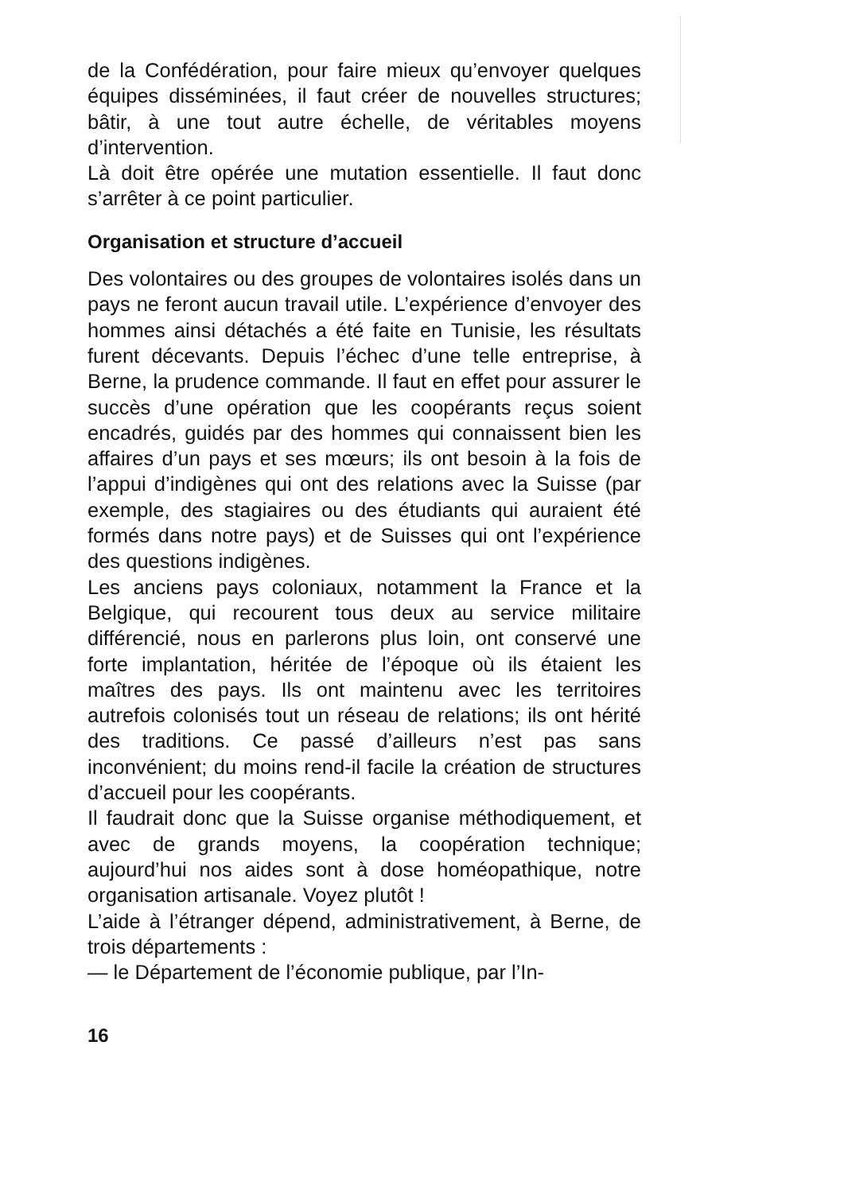de la Confédération, pour faire mieux qu’envoyer quelques équipes disséminées, il faut créer de nouvelles structures; bâtir, à une tout autre échelle, de véritables moyens d’intervention.
Là doit être opérée une mutation essentielle. Il faut donc s’arrêter à ce point particulier.
Organisation et structure d’accueil
Des volontaires ou des groupes de volontaires isolés dans un pays ne feront aucun travail utile. L’expérience d’envoyer des hommes ainsi détachés a été faite en Tunisie, les résultats furent décevants. Depuis l’échec d’une telle entreprise, à Berne, la prudence commande. Il faut en effet pour assurer le succès d’une opération que les coopérants reçus soient encadrés, guidés par des hommes qui connaissent bien les affaires d’un pays et ses mœurs; ils ont besoin à la fois de l’appui d’indigènes qui ont des relations avec la Suisse (par exemple, des stagiaires ou des étudiants qui auraient été formés dans notre pays) et de Suisses qui ont l’expérience des questions indigènes.
Les anciens pays coloniaux, notamment la France et la Belgique, qui recourent tous deux au service militaire différencié, nous en parlerons plus loin, ont conservé une forte implantation, héritée de l’époque où ils étaient les maîtres des pays. Ils ont maintenu avec les territoires autrefois colonisés tout un réseau de relations; ils ont hérité des traditions. Ce passé d’ailleurs n’est pas sans inconvénient; du moins rend-il facile la création de structures d’accueil pour les coopérants.
Il faudrait donc que la Suisse organise méthodiquement, et avec de grands moyens, la coopération technique; aujourd’hui nos aides sont à dose homéopathique, notre organisation artisanale. Voyez plutôt !
L’aide à l’étranger dépend, administrativement, à Berne, de trois départements :
— le Département de l’économie publique, par l’In-
16